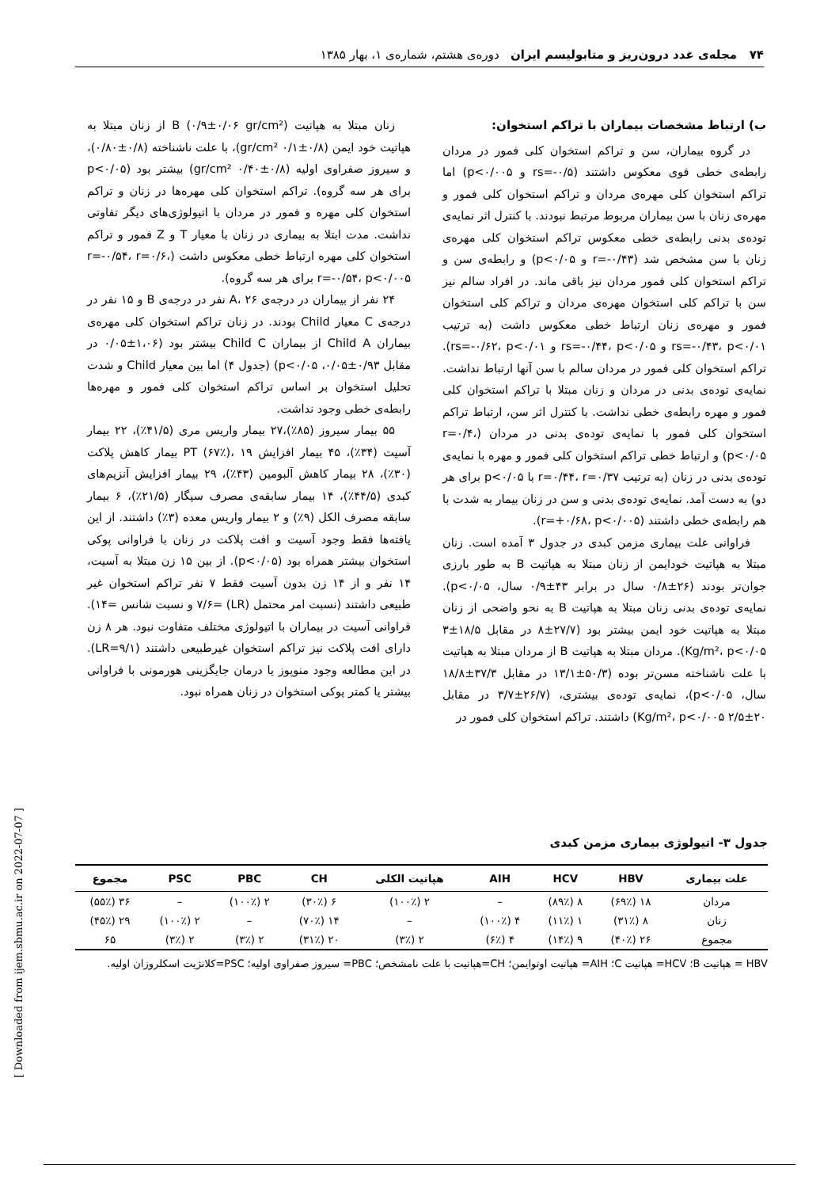۷۴ مجله‌ی غدد درون‌ریز و متابولیسم ایران دوره‌ی هشتم، شماره‌ی ۱، بهار ۱۳۸۵
ب) ارتباط مشخصات بیماران با تراکم استخوان:
در گروه بیماران، سن و تراکم استخوان کلی فمور در مردان رابطه‌ی خطی قوی معکوس داشتند (rs=-۰/۵ و p<۰/۰۰۵) اما تراکم استخوان کلی مهره‌ی مردان و تراکم استخوان کلی فمور و مهره‌ی زنان با سن بیماران مربوط مرتبط نبودند. با کنترل اثر نمایه‌ی توده‌ی بدنی رابطه‌ی خطی معکوس تراکم استخوان کلی مهره‌ی زنان با سن مشخص شد (r=-۰/۴۳ و p<۰/۰۵) و رابطه‌ی سن و تراکم استخوان کلی فمور مردان نیز باقی ماند. در افراد سالم نیز سن با تراکم کلی استخوان مهره‌ی مردان و تراکم کلی استخوان فمور و مهره‌ی زنان ارتباط خطی معکوس داشت (به ترتیب rs=-۰/۴۳، p<۰/۰۱ و rs=-۰/۴۴، p<۰/۰۵ و rs=-۰/۶۲، p<۰/۰۱). تراکم استخوان کلی فمور در مردان سالم با سن آنها ارتباط نداشت. نمایه‌ی توده‌ی بدنی در مردان و زنان مبتلا با تراکم استخوان کلی فمور و مهره رابطه‌ی خطی نداشت. با کنترل اثر سن، ارتباط تراکم استخوان کلی فمور با نمایه‌ی توده‌ی بدنی در مردان (r=۰/۴، p<۰/۰۵) و ارتباط خطی تراکم استخوان کلی فمور و مهره با نمایه‌ی توده‌ی بدنی در زنان (به ترتیب r=۰/۴۴، r=۰/۳۷ با p<۰/۰۵ برای هر دو) به دست آمد. نمایه‌ی توده‌ی بدنی و سن در زنان بیمار به شدت با هم رابطه‌ی خطی داشتند (r=+۰/۶۸، p<۰/۰۰۵).
فراوانی علت بیماری مزمن کبدی در جدول ۳ آمده است. زنان مبتلا به هپاتیت خودایمن از زنان مبتلا به هپاتیت B به طور بارزی جوان‌تر بودند (۲۶±۰/۸ سال در برابر ۴۳±۰/۹ سال، p<۰/۰۵). نمایه‌ی توده‌ی بدنی زنان مبتلا به هپاتیت B به نحو واضحی از زنان مبتلا به هپاتیت خود ایمن بیشتر بود (۲۷/۷±۸ در مقابل ۱۸/۵±۳ Kg/m²، p<۰/۰۵). مردان مبتلا به هپاتیت B از مردان مبتلا به هپاتیت با علت ناشناخته مسن‌تر بوده (۵۰/۳±۱۳/۱ در مقابل ۳۷/۳±۱۸/۸ سال، p<۰/۰۵)، نمایه‌ی توده‌ی بیشتری، (۲۶/۷±۳/۷ در مقابل ۲۰±۲/۵ Kg/m²، p<۰/۰۰۵) داشتند. تراکم استخوان کلی فمور در
زنان مبتلا به هپاتیت B (۰/۹±۰/۰۶ gr/cm²) از زنان مبتلا به هپاتیت خود ایمن (۰/۸±۰/۱ gr/cm²)، با علت ناشناخته (۰/۸±۰/۸۰)، و سیروز صفراوی اولیه (۰/۸±۰/۴۰ gr/cm²) بیشتر بود (p<۰/۰۵ برای هر سه گروه). تراکم استخوان کلی مهره‌ها در زنان و تراکم استخوان کلی مهره و فمور در مردان با اتیولوژی‌های دیگر تفاوتی نداشت. مدت ابتلا به بیماری در زنان با معیار T و Z فمور و تراکم استخوان کلی مهره ارتباط خطی معکوس داشت (r=-۰/۵۴، r=۰/۶، r=-۰/۵۴، p<۰/۰۰۵ برای هر سه گروه).
۲۴ نفر از بیماران در درجه‌ی A، ۲۶ نفر در درجه‌ی B و ۱۵ نفر در درجه‌ی C معیار Child بودند. در زنان تراکم استخوان کلی مهره‌ی بیماران Child A از بیماران Child C بیشتر بود (۱،۰۶±۰/۰۵ در مقابل ۰/۹۳±۰/۰۵، p<۰/۰۵) (جدول ۴) اما بین معیار Child و شدت تحلیل استخوان بر اساس تراکم استخوان کلی فمور و مهره‌ها رابطه‌ی خطی وجود نداشت.
۵۵ بیمار سیروز (۸۵٪)،۲۷ بیمار واریس مری (۴۱/۵٪)، ۲۲ بیمار آسیت (۳۴٪)، ۴۵ بیمار افزایش PT (۶۷٪)، ۱۹ بیمار کاهش پلاکت (۳۰٪)، ۲۸ بیمار کاهش آلبومین (۴۳٪)، ۲۹ بیمار افزایش آنزیم‌های کبدی (۴۴/۵٪)، ۱۴ بیمار سابقه‌ی مصرف سیگار (۲۱/۵٪)، ۶ بیمار سابقه مصرف الکل (۹٪) و ۲ بیمار واریس معده (۳٪) داشتند. از این یافته‌ها فقط وجود آسیت و افت پلاکت در زنان با فراوانی پوکی استخوان بیشتر همراه بود (p<۰/۰۵). از بین ۱۵ زن مبتلا به آسیت، ۱۴ نفر و از ۱۴ زن بدون آسیت فقط ۷ نفر تراکم استخوان غیر طبیعی داشتند (نسبت امر محتمل (LR) =۷/۶ و نسبت شانس =۱۴). فراوانی آسیت در بیماران با اتیولوژی مختلف متفاوت نبود. هر ۸ زن دارای افت پلاکت نیز تراکم استخوان غیرطبیعی داشتند (LR=۹/۱). در این مطالعه وجود منوپوز یا درمان جایگزینی هورمونی با فراوانی بیشتر یا کمتر پوکی استخوان در زنان همراه نبود.
جدول ۳- اتیولوژی بیماری مزمن کبدی
| علت بیماری | HBV | HCV | AIH | هپاتیت الکلی | CH | PBC | PSC | مجموع |
| --- | --- | --- | --- | --- | --- | --- | --- | --- |
| مردان | ۱۸ (۶۹٪) | ۸ (۸۹٪) | – | ۲ (۱۰۰٪) | ۶ (۳۰٪) | ۲ (۱۰۰٪) | – | ۳۶ (۵۵٪) |
| زنان | ۸ (۳۱٪) | ۱ (۱۱٪) | ۴ (۱۰۰٪) | – | ۱۴ (۷۰٪) | – | ۲ (۱۰۰٪) | ۲۹ (۴۵٪) |
| مجموع | ۲۶ (۴۰٪) | ۹ (۱۴٪) | ۴ (۶٪) | ۲ (۳٪) | ۲۰ (۳۱٪) | ۲ (۳٪) | ۲ (۳٪) | ۶۵ |
HBV = هپاتیت B؛ HCV= هپاتیت C؛ AIH= هپاتیت اوتوایمن؛ CH=هپاتیت با علت نامشخص؛ PBC= سیروز صفراوی اولیه؛ PSC=کلانژیت اسکلروزان اولیه.
[ Downloaded from ijem.sbmu.ac.ir on 2022-07-07 ]